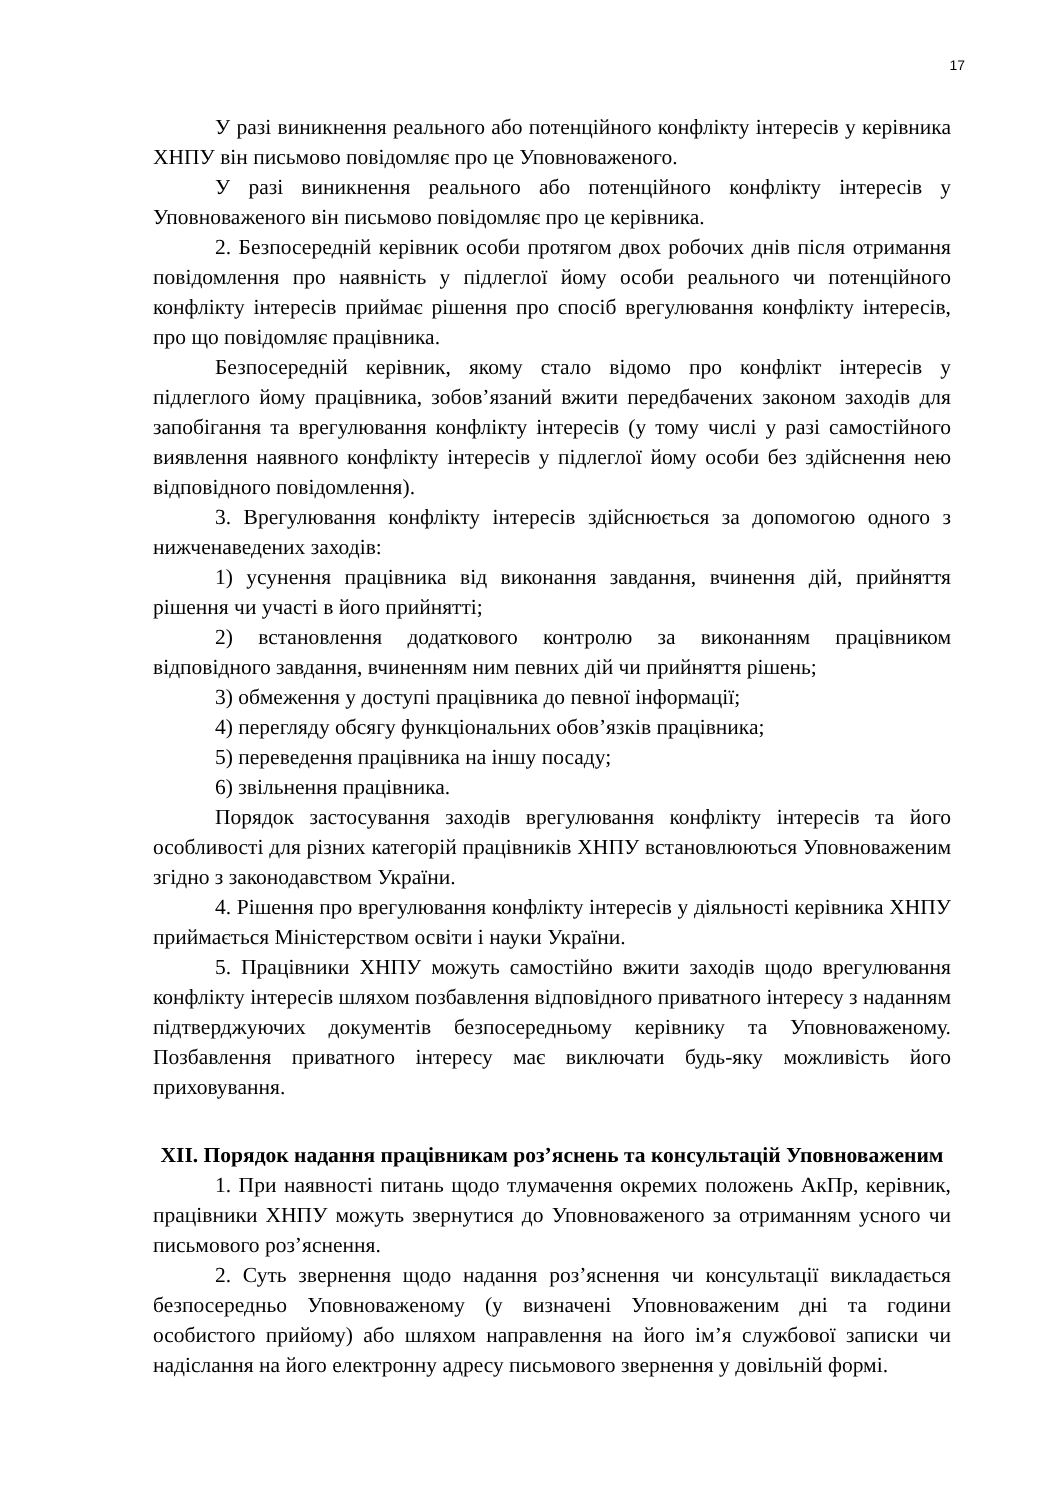17
У разі виникнення реального або потенційного конфлікту інтересів у керівника ХНПУ він письмово повідомляє про це Уповноваженого.
У разі виникнення реального або потенційного конфлікту інтересів у Уповноваженого він письмово повідомляє про це керівника.
2. Безпосередній керівник особи протягом двох робочих днів після отримання повідомлення про наявність у підлеглої йому особи реального чи потенційного конфлікту інтересів приймає рішення про спосіб врегулювання конфлікту інтересів, про що повідомляє працівника.
Безпосередній керівник, якому стало відомо про конфлікт інтересів у підлеглого йому працівника, зобов’язаний вжити передбачених законом заходів для запобігання та врегулювання конфлікту інтересів (у тому числі у разі самостійного виявлення наявного конфлікту інтересів у підлеглої йому особи без здійснення нею відповідного повідомлення).
3. Врегулювання конфлікту інтересів здійснюється за допомогою одного з нижченаведених заходів:
1) усунення працівника від виконання завдання, вчинення дій, прийняття рішення чи участі в його прийнятті;
2) встановлення додаткового контролю за виконанням працівником відповідного завдання, вчиненням ним певних дій чи прийняття рішень;
3) обмеження у доступі працівника до певної інформації;
4) перегляду обсягу функціональних обов’язків працівника;
5) переведення працівника на іншу посаду;
6) звільнення працівника.
Порядок застосування заходів врегулювання конфлікту інтересів та його особливості для різних категорій працівників ХНПУ встановлюються Уповноваженим згідно з законодавством України.
4. Рішення про врегулювання конфлікту інтересів у діяльності керівника ХНПУ приймається Міністерством освіти і науки України.
5. Працівники ХНПУ можуть самостійно вжити заходів щодо врегулювання конфлікту інтересів шляхом позбавлення відповідного приватного інтересу з наданням підтверджуючих документів безпосередньому керівнику та Уповноваженому. Позбавлення приватного інтересу має виключати будь-яку можливість його приховування.
XII. Порядок надання працівникам роз’яснень та консультацій Уповноваженим
1. При наявності питань щодо тлумачення окремих положень АкПр, керівник, працівники ХНПУ можуть звернутися до Уповноваженого за отриманням усного чи письмового роз’яснення.
2. Суть звернення щодо надання роз’яснення чи консультації викладається безпосередньо Уповноваженому (у визначені Уповноваженим дні та години особистого прийому) або шляхом направлення на його ім’я службової записки чи надіслання на його електронну адресу письмового звернення у довільній формі.